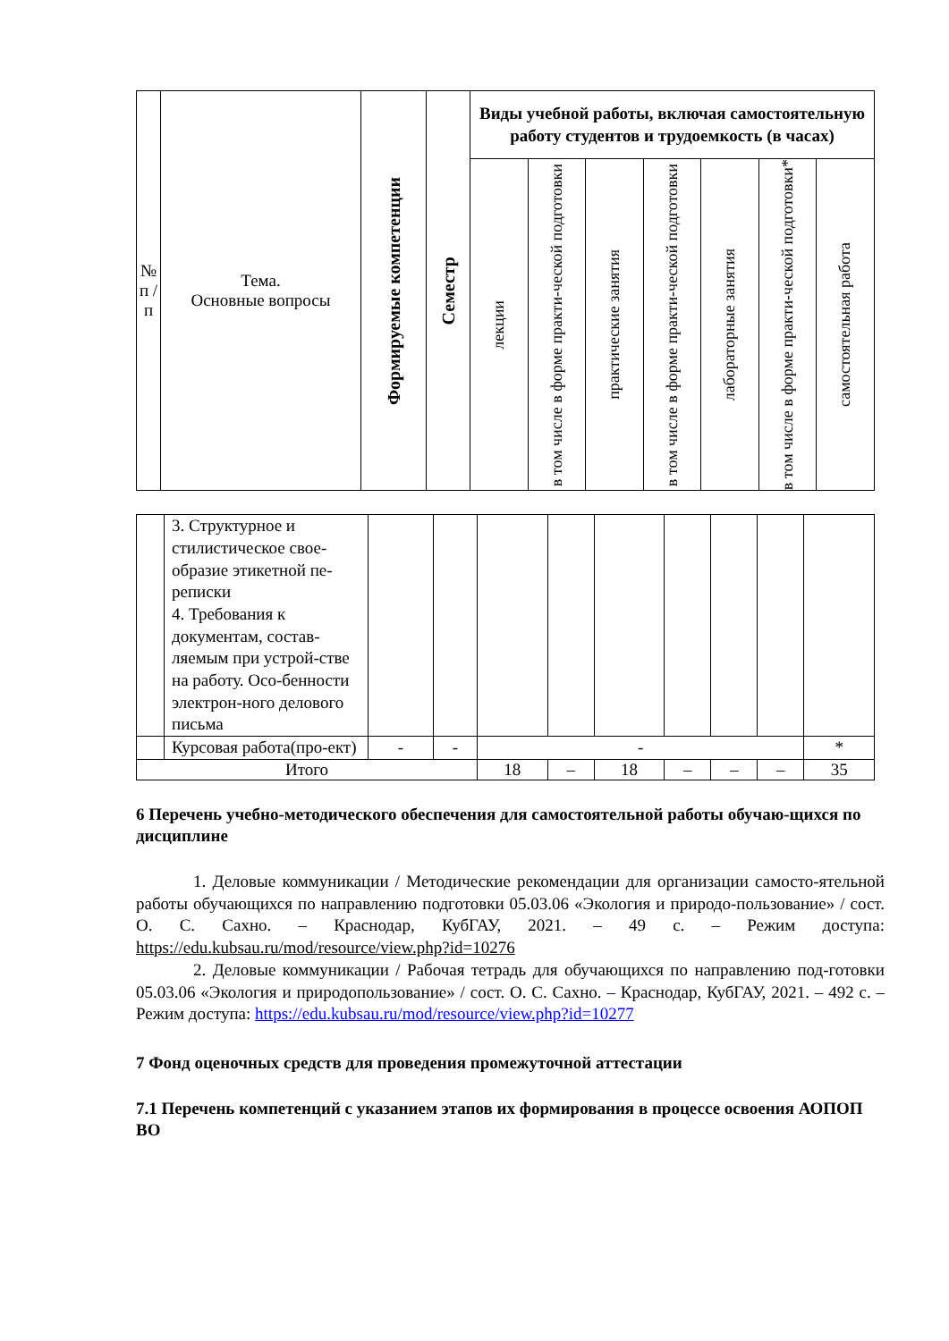| № п / п | Тема. Основные вопросы | Формируемые компетенции | Семестр | Виды учебной работы, включая самостоятельную работу студентов и трудоемкость (в часах) | | | | | | |
| --- | --- | --- | --- | --- | --- | --- | --- | --- | --- | --- |
| | | | | лекции | в том числе в форме практи-ческой подготовки | практические занятия | в том числе в форме практи-ческой подготовки | лабораторные занятия | в том числе в форме практи-ческой подготовки* | самостоятельная работа |
| | 3. Структурное и стилистическое свое-образие этикетной пе-реписки 4. Требования к документам, состав-ляемым при устрой-стве на работу. Осо-бенности электрон-ного делового письма | | | | | | | | | |
| | Курсовая работа(про-ект) | - | - | - | | | | | | * |
| Итого | | | | 18 | – | 18 | – | – | – | 35 |
6 Перечень учебно-методического обеспечения для самостоятельной работы обучаю-щихся по дисциплине
1. Деловые коммуникации / Методические рекомендации для организации самосто-ятельной работы обучающихся по направлению подготовки 05.03.06 «Экология и природо-пользование» / сост. О. С. Сахно. – Краснодар, КубГАУ, 2021. – 49 с. – Режим доступа: https://edu.kubsau.ru/mod/resource/view.php?id=10276
2. Деловые коммуникации / Рабочая тетрадь для обучающихся по направлению под-готовки 05.03.06 «Экология и природопользование» / сост. О. С. Сахно. – Краснодар, КубГАУ, 2021. – 492 с. – Режим доступа: https://edu.kubsau.ru/mod/resource/view.php?id=10277
7 Фонд оценочных средств для проведения промежуточной аттестации
7.1 Перечень компетенций с указанием этапов их формирования в процессе освоения АОПОП ВО